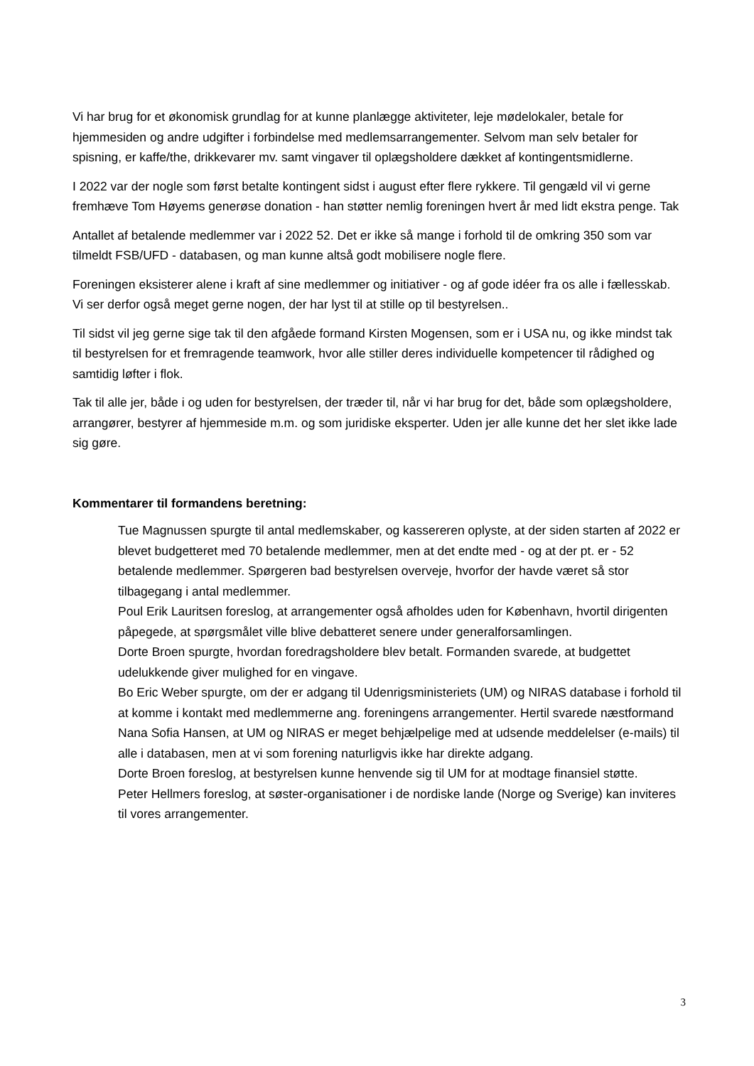Vi har brug for et økonomisk grundlag for at kunne planlægge aktiviteter, leje mødelokaler, betale for hjemmesiden og andre udgifter i forbindelse med medlemsarrangementer. Selvom man selv betaler for spisning, er kaffe/the, drikkevarer mv. samt vingaver til oplægsholdere dækket af kontingentsmidlerne.
I 2022 var der nogle som først betalte kontingent sidst i august efter flere rykkere. Til gengæld vil vi gerne fremhæve Tom Høyems generøse donation - han støtter nemlig foreningen hvert år med lidt ekstra penge. Tak
Antallet af betalende medlemmer var i 2022 52. Det er ikke så mange i forhold til de omkring 350 som var tilmeldt FSB/UFD - databasen, og man kunne altså godt mobilisere nogle flere.
Foreningen eksisterer alene i kraft af sine medlemmer og initiativer - og af gode idéer fra os alle i fællesskab. Vi ser derfor også meget gerne nogen, der har lyst til at stille op til bestyrelsen..
Til sidst vil jeg gerne sige tak til den afgåede formand Kirsten Mogensen, som er i USA nu, og ikke mindst tak til bestyrelsen for et fremragende teamwork, hvor alle stiller deres individuelle kompetencer til rådighed og samtidig løfter i flok.
Tak til alle jer, både i og uden for bestyrelsen, der træder til, når vi har brug for det, både som oplægsholdere, arrangører, bestyrer af hjemmeside m.m. og som juridiske eksperter. Uden jer alle kunne det her slet ikke lade sig gøre.
Kommentarer til formandens beretning:
Tue Magnussen spurgte til antal medlemskaber, og kassereren oplyste, at der siden starten af 2022 er blevet budgetteret med 70 betalende medlemmer, men at det endte med - og at der pt. er - 52 betalende medlemmer. Spørgeren bad bestyrelsen overveje, hvorfor der havde været så stor tilbagegang i antal medlemmer.
Poul Erik Lauritsen foreslog, at arrangementer også afholdes uden for København, hvortil dirigenten påpegede, at spørgsmålet ville blive debatteret senere under generalforsamlingen.
Dorte Broen spurgte, hvordan foredragsholdere blev betalt. Formanden svarede, at budgettet udelukkende giver mulighed for en vingave.
Bo Eric Weber spurgte, om der er adgang til Udenrigsministeriets (UM) og NIRAS database i forhold til at komme i kontakt med medlemmerne ang. foreningens arrangementer. Hertil svarede næstformand Nana Sofia Hansen, at UM og NIRAS er meget behjælpelige med at udsende meddelelser (e-mails) til alle i databasen, men at vi som forening naturligvis ikke har direkte adgang.
Dorte Broen foreslog, at bestyrelsen kunne henvende sig til UM for at modtage finansiel støtte.
Peter Hellmers foreslog, at søster-organisationer i de nordiske lande (Norge og Sverige) kan inviteres til vores arrangementer.
3